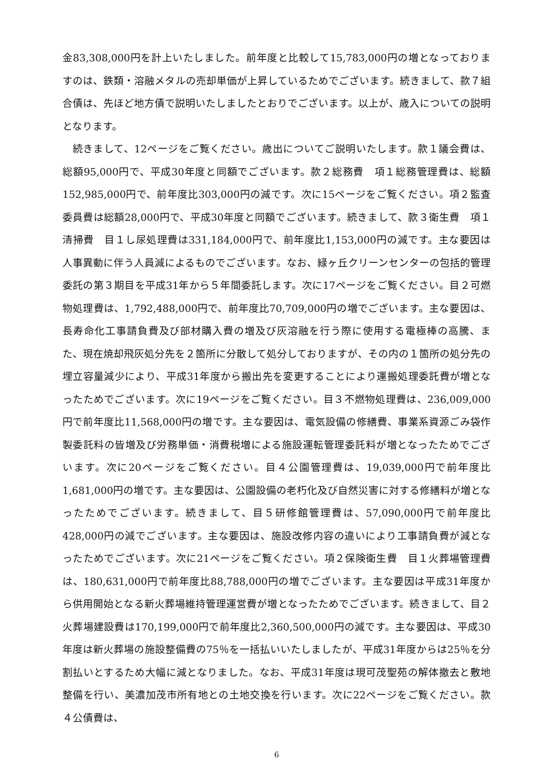金83,308,000円を計上いたしました。前年度と比較して15,783,000円の増となっておりますのは、鉄類・溶融メタルの売却単価が上昇しているためでございます。続きまして、款７組合債は、先ほど地方債で説明いたしましたとおりでございます。以上が、歳入についての説明となります。
続きまして、12ページをご覧ください。歳出についてご説明いたします。款１議会費は、総額95,000円で、平成30年度と同額でございます。款２総務費　項１総務管理費は、総額152,985,000円で、前年度比303,000円の減です。次に15ページをご覧ください。項２監査委員費は総額28,000円で、平成30年度と同額でございます。続きまして、款３衛生費　項１清掃費　目１し尿処理費は331,184,000円で、前年度比1,153,000円の減です。主な要因は人事異動に伴う人員減によるものでございます。なお、緑ヶ丘クリーンセンターの包括的管理委託の第３期目を平成31年から５年間委託します。次に17ページをご覧ください。目２可燃物処理費は、1,792,488,000円で、前年度比70,709,000円の増でございます。主な要因は、長寿命化工事請負費及び部材購入費の増及び灰溶融を行う際に使用する電極棒の高騰、また、現在焼却飛灰処分先を２箇所に分散して処分しておりますが、その内の１箇所の処分先の埋立容量減少により、平成31年度から搬出先を変更することにより運搬処理委託費が増となったためでございます。次に19ページをご覧ください。目３不燃物処理費は、236,009,000円で前年度比11,568,000円の増です。主な要因は、電気設備の修繕費、事業系資源ごみ袋作製委託料の皆増及び労務単価・消費税増による施設運転管理委託料が増となったためでございます。次に20ページをご覧ください。目４公園管理費は、19,039,000円で前年度比1,681,000円の増です。主な要因は、公園設備の老朽化及び自然災害に対する修繕料が増となったためでございます。続きまして、目５研修館管理費は、57,090,000円で前年度比428,000円の減でございます。主な要因は、施設改修内容の違いにより工事請負費が減となったためでございます。次に21ページをご覧ください。項２保険衛生費　目１火葬場管理費は、180,631,000円で前年度比88,788,000円の増でございます。主な要因は平成31年度から供用開始となる新火葬場維持管理運営費が増となったためでございます。続きまして、目２火葬場建設費は170,199,000円で前年度比2,360,500,000円の減です。主な要因は、平成30年度は新火葬場の施設整備費の75％を一括払いいたしましたが、平成31年度からは25％を分割払いとするため大幅に減となりました。なお、平成31年度は現可茂聖苑の解体撤去と敷地整備を行い、美濃加茂市所有地との土地交換を行います。次に22ページをご覧ください。款４公債費は、
6